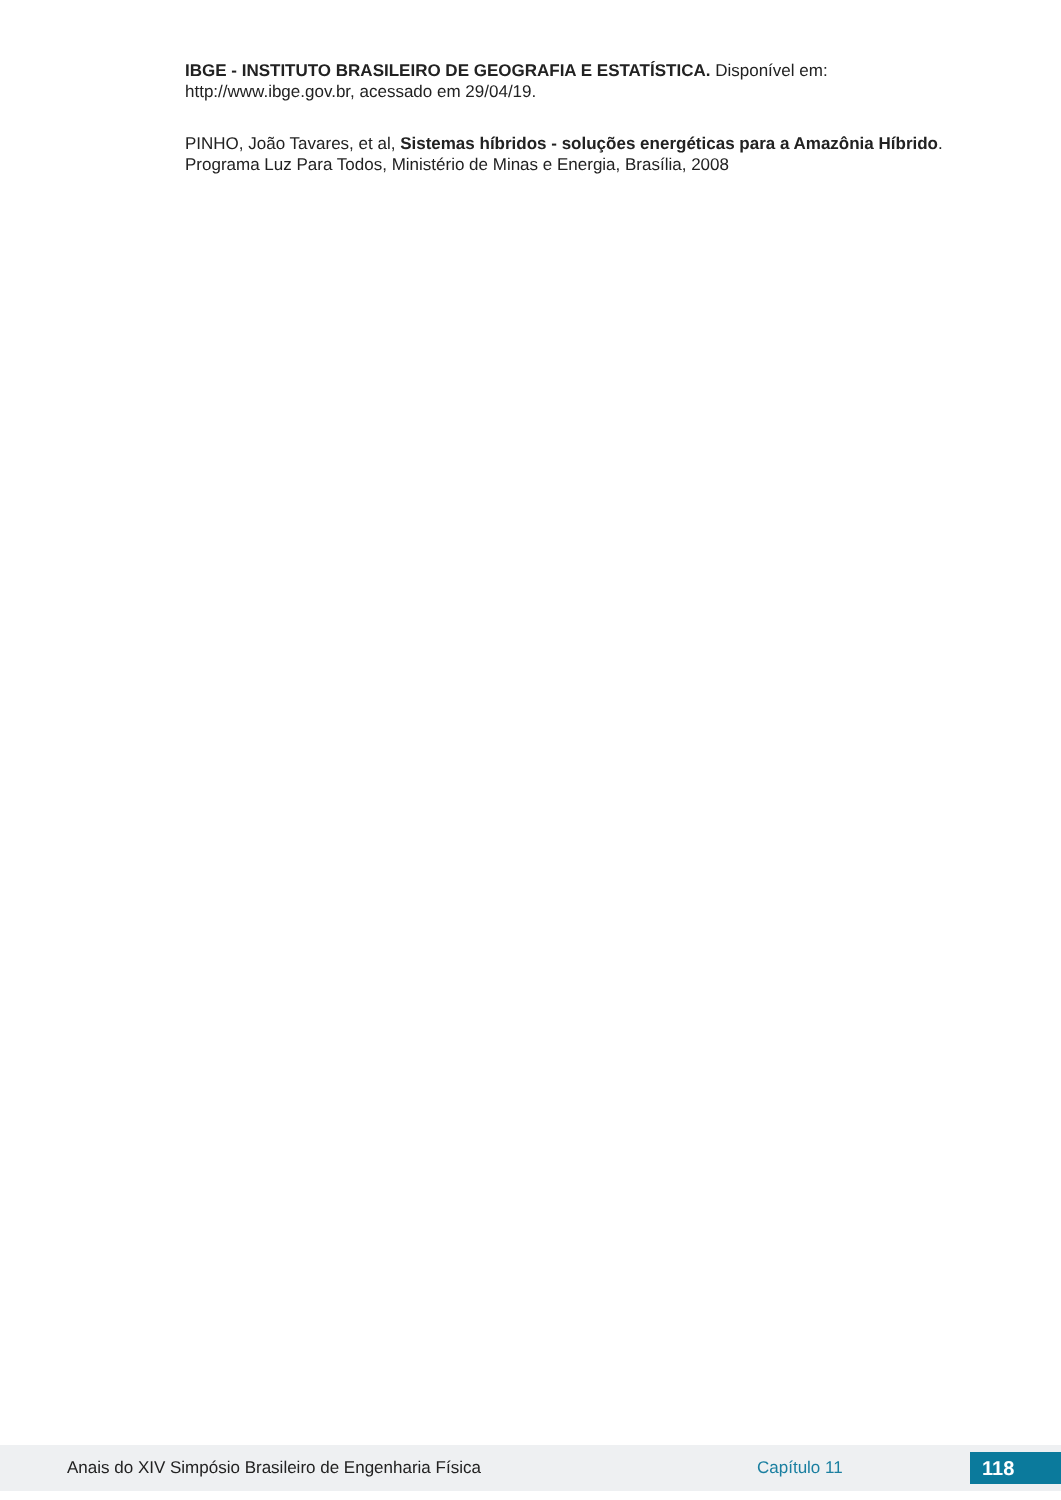IBGE - INSTITUTO BRASILEIRO DE GEOGRAFIA E ESTATÍSTICA. Disponível em: http://www.ibge.gov.br, acessado em 29/04/19.
PINHO, João Tavares, et al, Sistemas híbridos - soluções energéticas para a Amazônia Híbrido. Programa Luz Para Todos, Ministério de Minas e Energia, Brasília, 2008
Anais do XIV Simpósio Brasileiro de Engenharia Física Capítulo 11 118